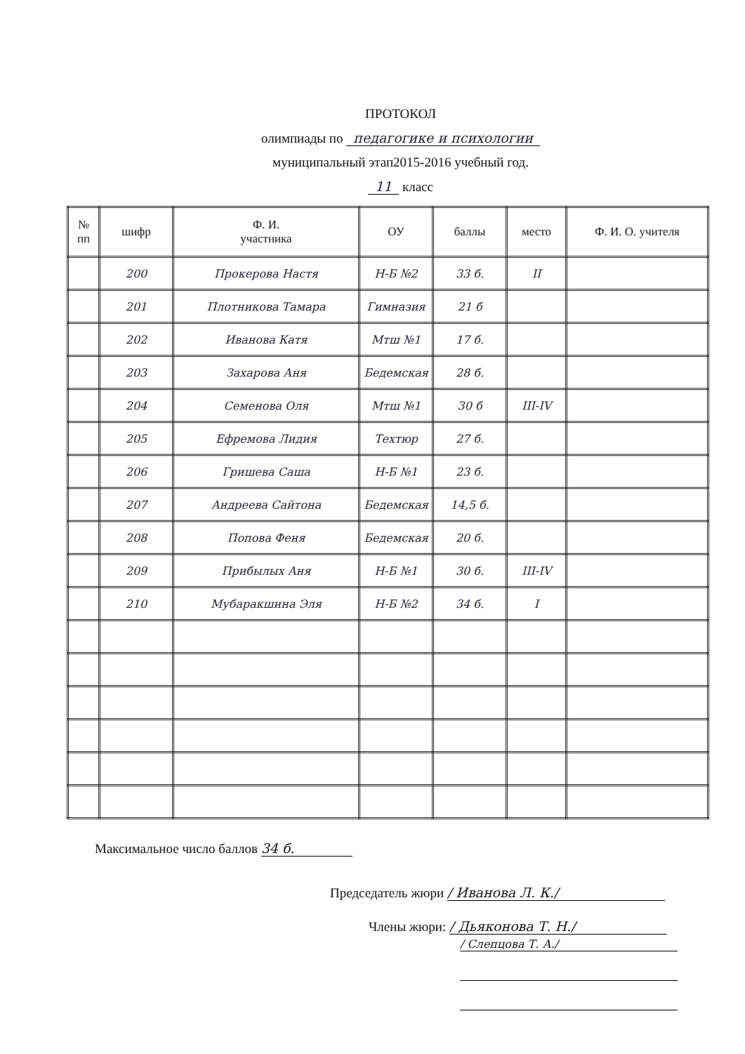ПРОТОКОЛ
олимпиады по педагогике и психологии
муниципальный этап2015-2016 учебный год.
11 класс
| № пп | шифр | Ф. И. участника | ОУ | баллы | место | Ф. И. О. учителя |
| --- | --- | --- | --- | --- | --- | --- |
| | 200 | Прокерова Настя | Н-Б №2 | 33 б. | II | |
| | 201 | Плотникова Тамара | Гимназия | 21 б | | |
| | 202 | Иванова Катя | Мтш №1 | 17 б. | | |
| | 203 | Захарова Аня | Бедемская | 28 б. | | |
| | 204 | Семенова Оля | Мтш №1 | 30 б | III-IV | |
| | 205 | Ефремова Лидия | Техтюр | 27 б. | | |
| | 206 | Гришева Саша | Н-Б №1 | 23 б. | | |
| | 207 | Андреева Сайтона | Бедемская | 14,5 б. | | |
| | 208 | Попова Феня | Бедемская | 20 б. | | |
| | 209 | Прибылых Аня | Н-Б №1 | 30 б. | III-IV | |
| | 210 | Мубаракшина Эля | Н-Б №2 | 34 б. | I | |
Максимальное число баллов 34 б.
Председатель жюри / Иванова Л. К./
Члены жюри: / Дьяконова Т. Н./
/ Слепцова Т. А./